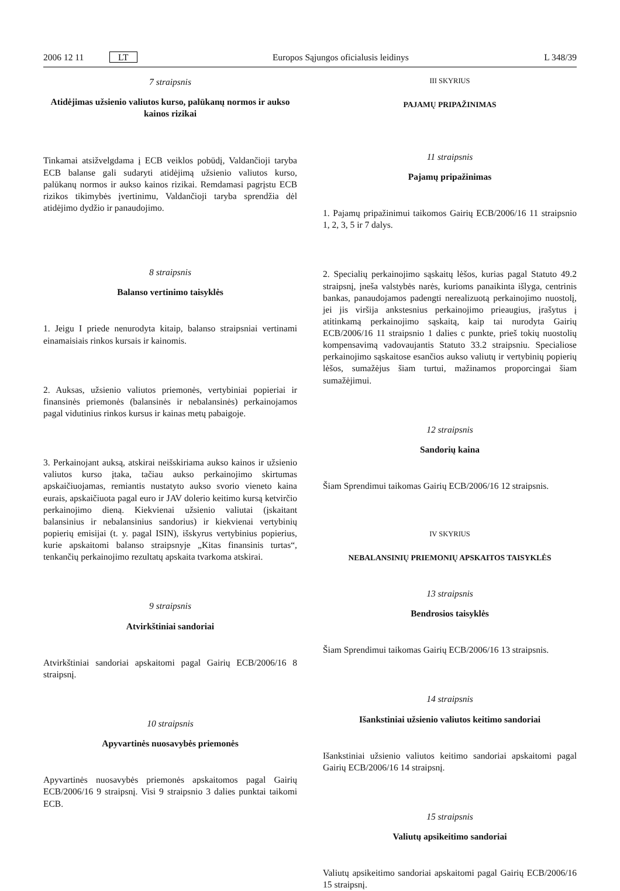2006 12 11 LT Europos Sąjungos oficialusis leidinys L 348/39
7 straipsnis
Atidėjimas užsienio valiutos kurso, palūkanų normos ir aukso kainos rizikai
Tinkamai atsižvelgdama į ECB veiklos pobūdį, Valdančioji taryba ECB balanse gali sudaryti atidėjimą užsienio valiutos kurso, palūkanų normos ir aukso kainos rizikai. Remdamasi pagrįstu ECB rizikos tikimybės įvertinimu, Valdančioji taryba sprendžia dėl atidėjimo dydžio ir panaudojimo.
8 straipsnis
Balanso vertinimo taisyklės
1. Jeigu I priede nenurodyta kitaip, balanso straipsniai vertinami einamaisiais rinkos kursais ir kainomis.
2. Auksas, užsienio valiutos priemonės, vertybiniai popieriai ir finansinės priemonės (balansinės ir nebalansinės) perkainojamos pagal vidutinius rinkos kursus ir kainas metų pabaigoje.
3. Perkainojant auksą, atskirai neišskiriama aukso kainos ir užsienio valiutos kurso įtaka, tačiau aukso perkainojimo skirtumas apskaičiuojamas, remiantis nustatyto aukso svorio vieneto kaina eurais, apskaičiuota pagal euro ir JAV dolerio keitimo kursą ketvirčio perkainojimo dieną. Kiekvienai užsienio valiutai (įskaitant balansinius ir nebalansinius sandorius) ir kiekvienai vertybinių popierių emisijai (t. y. pagal ISIN), išskyrus vertybinius popierius, kurie apskaitomi balanso straipsnyje „Kitas finansinis turtas“, tenkančių perkainojimo rezultatų apskaita tvarkoma atskirai.
9 straipsnis
Atvirkštiniai sandoriai
Atvirkštiniai sandoriai apskaitomi pagal Gairių ECB/2006/16 8 straipsnį.
10 straipsnis
Apyvartinės nuosavybės priemonės
Apyvartinės nuosavybės priemonės apskaitomos pagal Gairių ECB/2006/16 9 straipsnį. Visi 9 straipsnio 3 dalies punktai taikomi ECB.
III SKYRIUS
PAJAMŲ PRIPAŽINIMAS
11 straipsnis
Pajamų pripažinimas
1. Pajamų pripažinimui taikomos Gairių ECB/2006/16 11 straipsnio 1, 2, 3, 5 ir 7 dalys.
2. Specialių perkainojimo sąskaitų lėšos, kurias pagal Statuto 49.2 straipsnį, įneša valstybės narės, kurioms panaikinta išlyga, centrinis bankas, panaudojamos padengti nerealizuotą perkainojimo nuostolį, jei jis viršija ankstesnius perkainojimo prieaugius, įrašytus į atitinkamą perkainojimo sąskaitą, kaip tai nurodyta Gairių ECB/2006/16 11 straipsnio 1 dalies c punkte, prieš tokių nuostolių kompensavimą vadovaujantis Statuto 33.2 straipsniu. Specialiose perkainojimo sąskaitose esančios aukso valiutų ir vertybinių popierių lėšos, sumažėjus šiam turtui, mažinamos proporcingai šiam sumažėjimui.
12 straipsnis
Sandorių kaina
Šiam Sprendimui taikomas Gairių ECB/2006/16 12 straipsnis.
IV SKYRIUS
NEBALANSINIŲ PRIEMONIŲ APSKAITOS TAISYKLĖS
13 straipsnis
Bendrosios taisyklės
Šiam Sprendimui taikomas Gairių ECB/2006/16 13 straipsnis.
14 straipsnis
Išankstiniai užsienio valiutos keitimo sandoriai
Išankstiniai užsienio valiutos keitimo sandoriai apskaitomi pagal Gairių ECB/2006/16 14 straipsnį.
15 straipsnis
Valiutų apsikeitimo sandoriai
Valiutų apsikeitimo sandoriai apskaitomi pagal Gairių ECB/2006/16 15 straipsnį.